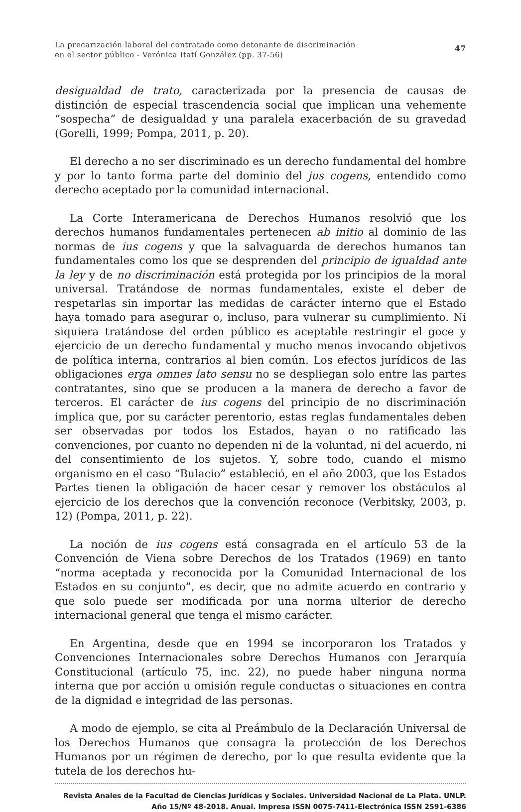La precarización laboral del contratado como detonante de discriminación
en el sector público - Verónica Itatí González (pp. 37-56)
47
desigualdad de trato, caracterizada por la presencia de causas de distinción de especial trascendencia social que implican una vehemente “sospecha” de desigualdad y una paralela exacerbación de su gravedad (Gorelli, 1999; Pompa, 2011, p. 20).
El derecho a no ser discriminado es un derecho fundamental del hombre y por lo tanto forma parte del dominio del jus cogens, entendido como derecho aceptado por la comunidad internacional.
La Corte Interamericana de Derechos Humanos resolvió que los derechos humanos fundamentales pertenecen ab initio al dominio de las normas de ius cogens y que la salvaguarda de derechos humanos tan fundamentales como los que se desprenden del principio de igualdad ante la ley y de no discriminación está protegida por los principios de la moral universal. Tratándose de normas fundamentales, existe el deber de respetarlas sin importar las medidas de carácter interno que el Estado haya tomado para asegurar o, incluso, para vulnerar su cumplimiento. Ni siquiera tratándose del orden público es aceptable restringir el goce y ejercicio de un derecho fundamental y mucho menos invocando objetivos de política interna, contrarios al bien común. Los efectos jurídicos de las obligaciones erga omnes lato sensu no se despliegan solo entre las partes contratantes, sino que se producen a la manera de derecho a favor de terceros. El carácter de ius cogens del principio de no discriminación implica que, por su carácter perentorio, estas reglas fundamentales deben ser observadas por todos los Estados, hayan o no ratificado las convenciones, por cuanto no dependen ni de la voluntad, ni del acuerdo, ni del consentimiento de los sujetos. Y, sobre todo, cuando el mismo organismo en el caso “Bulacio” estableció, en el año 2003, que los Estados Partes tienen la obligación de hacer cesar y remover los obstáculos al ejercicio de los derechos que la convención reconoce (Verbitsky, 2003, p. 12) (Pompa, 2011, p. 22).
La noción de ius cogens está consagrada en el artículo 53 de la Convención de Viena sobre Derechos de los Tratados (1969) en tanto “norma aceptada y reconocida por la Comunidad Internacional de los Estados en su conjunto”, es decir, que no admite acuerdo en contrario y que solo puede ser modificada por una norma ulterior de derecho internacional general que tenga el mismo carácter.
En Argentina, desde que en 1994 se incorporaron los Tratados y Convenciones Internacionales sobre Derechos Humanos con Jerarquía Constitucional (artículo 75, inc. 22), no puede haber ninguna norma interna que por acción u omisión regule conductas o situaciones en contra de la dignidad e integridad de las personas.
A modo de ejemplo, se cita al Preámbulo de la Declaración Universal de los Derechos Humanos que consagra la protección de los Derechos Humanos por un régimen de derecho, por lo que resulta evidente que la tutela de los derechos hu-
Revista Anales de la Facultad de Ciencias Jurídicas y Sociales. Universidad Nacional de La Plata. UNLP.
Año 15/Nº 48-2018. Anual. Impresa ISSN 0075-7411-Electrónica ISSN 2591-6386